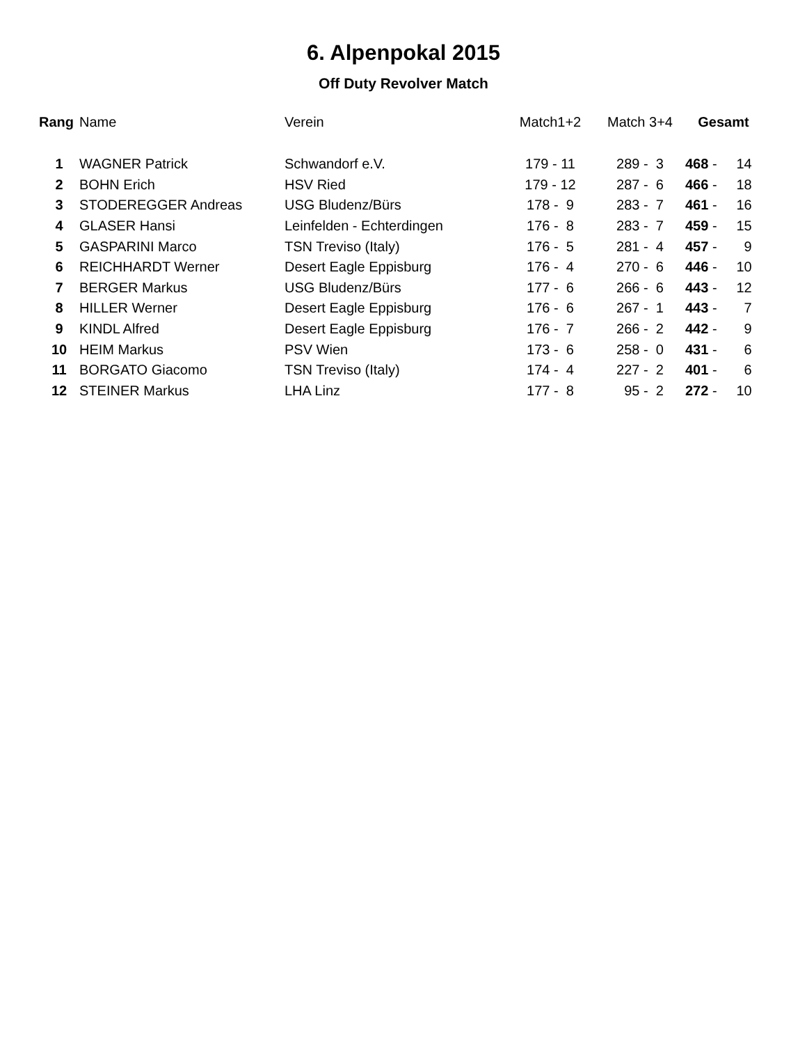6. Alpenpokal 2015
Off Duty Revolver Match
| Rang | Name | Verein | Match1+2 | Match 3+4 | Gesamt |
| --- | --- | --- | --- | --- | --- |
| 1 | WAGNER Patrick | Schwandorf e.V. | 179 - 11 | 289 - 3 | 468 - 14 |
| 2 | BOHN Erich | HSV Ried | 179 - 12 | 287 - 6 | 466 - 18 |
| 3 | STODEREGGER Andreas | USG Bludenz/Bürs | 178 - 9 | 283 - 7 | 461 - 16 |
| 4 | GLASER Hansi | Leinfelden - Echterdingen | 176 - 8 | 283 - 7 | 459 - 15 |
| 5 | GASPARINI Marco | TSN Treviso (Italy) | 176 - 5 | 281 - 4 | 457 - 9 |
| 6 | REICHHARDT Werner | Desert Eagle Eppisburg | 176 - 4 | 270 - 6 | 446 - 10 |
| 7 | BERGER Markus | USG Bludenz/Bürs | 177 - 6 | 266 - 6 | 443 - 12 |
| 8 | HILLER Werner | Desert Eagle Eppisburg | 176 - 6 | 267 - 1 | 443 - 7 |
| 9 | KINDL Alfred | Desert Eagle Eppisburg | 176 - 7 | 266 - 2 | 442 - 9 |
| 10 | HEIM Markus | PSV Wien | 173 - 6 | 258 - 0 | 431 - 6 |
| 11 | BORGATO Giacomo | TSN Treviso (Italy) | 174 - 4 | 227 - 2 | 401 - 6 |
| 12 | STEINER Markus | LHA Linz | 177 - 8 | 95 - 2 | 272 - 10 |